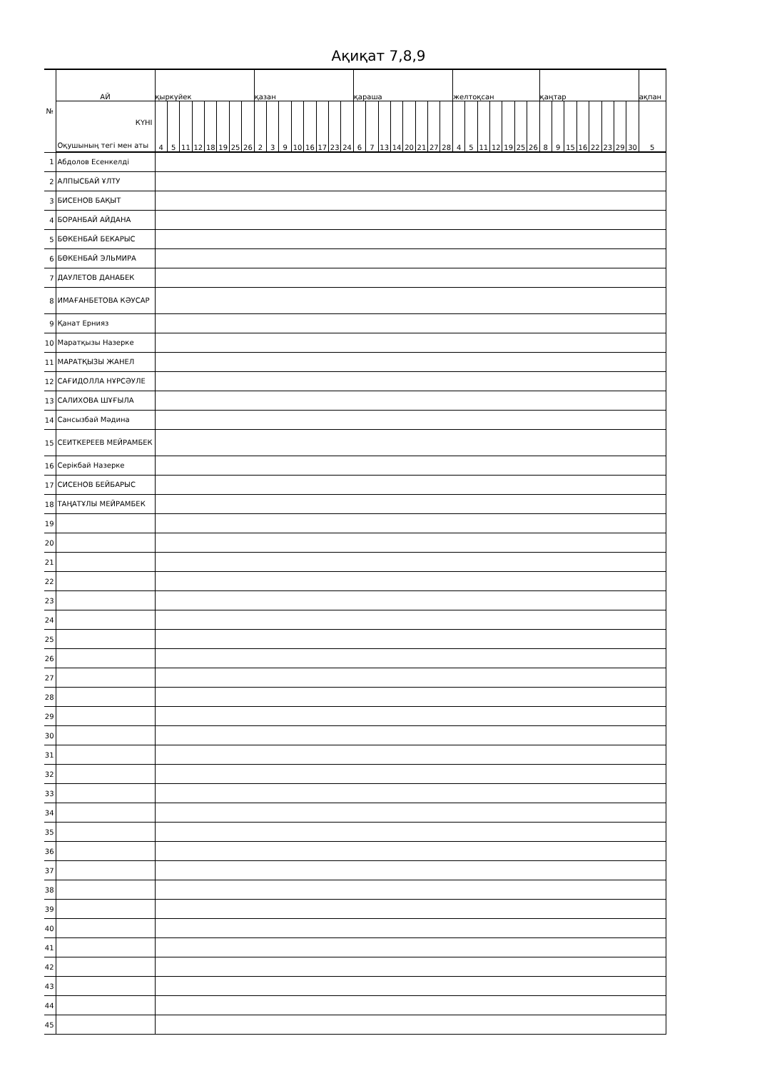Ақиқат 7,8,9
| № | АЙ | қыркүйек | | | | | | | | қазан | | | | | | | | қараша | | | | | | | | желтоқсан | | | | | | | қаңтар | | | | | | | | ақпан |
| --- | --- | --- | --- | --- | --- | --- | --- | --- | --- | --- | --- | --- | --- | --- | --- | --- | --- | --- | --- | --- | --- | --- | --- | --- | --- | --- | --- | --- | --- | --- | --- | --- | --- | --- | --- | --- | --- | --- | --- | --- | --- |
| | КҮНІ Оқушының тегі мен аты | 4 | 5 | 11 | 12 | 18 | 19 | 25 | 26 | 2 | 3 | 9 | 10 | 16 | 17 | 23 | 24 | 6 | 7 | 13 | 14 | 20 | 21 | 27 | 28 | 4 | 5 | 11 | 12 | 19 | 25 | 26 | 8 | 9 | 15 | 16 | 22 | 23 | 29 | 30 | 5 |
| 1 | Абдолов Есенкелді | | | | | | | | | | | | | | | | | | | | | | | | | | | | | | | | | | | | | | | | |
| 2 | АЛПЫСБАЙ ҰЛТУ | | | | | | | | | | | | | | | | | | | | | | | | | | | | | | | | | | | | | | | | |
| 3 | БИСЕНОВ БАҚЫТ | | | | | | | | | | | | | | | | | | | | | | | | | | | | | | | | | | | | | | | | |
| 4 | БОРАНБАЙ АЙДАНА | | | | | | | | | | | | | | | | | | | | | | | | | | | | | | | | | | | | | | | | |
| 5 | БӨКЕНБАЙ БЕКАРЫС | | | | | | | | | | | | | | | | | | | | | | | | | | | | | | | | | | | | | | | | |
| 6 | БӨКЕНБАЙ ЭЛЬМИРА | | | | | | | | | | | | | | | | | | | | | | | | | | | | | | | | | | | | | | | | |
| 7 | ДАУЛЕТОВ ДАНАБЕК | | | | | | | | | | | | | | | | | | | | | | | | | | | | | | | | | | | | | | | | |
| 8 | ИМАҒАНБЕТОВА КӘУСАР | | | | | | | | | | | | | | | | | | | | | | | | | | | | | | | | | | | | | | | | |
| 9 | Қанат Ернияз | | | | | | | | | | | | | | | | | | | | | | | | | | | | | | | | | | | | | | | | |
| 10 | Маратқызы Назерке | | | | | | | | | | | | | | | | | | | | | | | | | | | | | | | | | | | | | | | | |
| 11 | МАРАТҚЫЗЫ ЖАНЕЛ | | | | | | | | | | | | | | | | | | | | | | | | | | | | | | | | | | | | | | | | |
| 12 | САҒИДОЛЛА НҰРСӘУЛЕ | | | | | | | | | | | | | | | | | | | | | | | | | | | | | | | | | | | | | | | | |
| 13 | САЛИХОВА ШҰҒЫЛА | | | | | | | | | | | | | | | | | | | | | | | | | | | | | | | | | | | | | | | | |
| 14 | Сансызбай Мәдина | | | | | | | | | | | | | | | | | | | | | | | | | | | | | | | | | | | | | | | | |
| 15 | СЕИТКЕРЕЕВ МЕЙРАМБЕК | | | | | | | | | | | | | | | | | | | | | | | | | | | | | | | | | | | | | | | | |
| 16 | Серікбай Назерке | | | | | | | | | | | | | | | | | | | | | | | | | | | | | | | | | | | | | | | | |
| 17 | СИСЕНОВ БЕЙБАРЫС | | | | | | | | | | | | | | | | | | | | | | | | | | | | | | | | | | | | | | | | |
| 18 | ТАҢАТҰЛЫ МЕЙРАМБЕК | | | | | | | | | | | | | | | | | | | | | | | | | | | | | | | | | | | | | | | | |
| 19 | | | | | | | | | | | | | | | | | | | | | | | | | | | | | | | | | | | | | | | | | |
| 20 | | | | | | | | | | | | | | | | | | | | | | | | | | | | | | | | | | | | | | | | | |
| 21 | | | | | | | | | | | | | | | | | | | | | | | | | | | | | | | | | | | | | | | | | |
| 22 | | | | | | | | | | | | | | | | | | | | | | | | | | | | | | | | | | | | | | | | | |
| 23 | | | | | | | | | | | | | | | | | | | | | | | | | | | | | | | | | | | | | | | | | |
| 24 | | | | | | | | | | | | | | | | | | | | | | | | | | | | | | | | | | | | | | | | | |
| 25 | | | | | | | | | | | | | | | | | | | | | | | | | | | | | | | | | | | | | | | | | |
| 26 | | | | | | | | | | | | | | | | | | | | | | | | | | | | | | | | | | | | | | | | | |
| 27 | | | | | | | | | | | | | | | | | | | | | | | | | | | | | | | | | | | | | | | | | |
| 28 | | | | | | | | | | | | | | | | | | | | | | | | | | | | | | | | | | | | | | | | | |
| 29 | | | | | | | | | | | | | | | | | | | | | | | | | | | | | | | | | | | | | | | | | |
| 30 | | | | | | | | | | | | | | | | | | | | | | | | | | | | | | | | | | | | | | | | | |
| 31 | | | | | | | | | | | | | | | | | | | | | | | | | | | | | | | | | | | | | | | | | |
| 32 | | | | | | | | | | | | | | | | | | | | | | | | | | | | | | | | | | | | | | | | | |
| 33 | | | | | | | | | | | | | | | | | | | | | | | | | | | | | | | | | | | | | | | | | |
| 34 | | | | | | | | | | | | | | | | | | | | | | | | | | | | | | | | | | | | | | | | | |
| 35 | | | | | | | | | | | | | | | | | | | | | | | | | | | | | | | | | | | | | | | | | |
| 36 | | | | | | | | | | | | | | | | | | | | | | | | | | | | | | | | | | | | | | | | | |
| 37 | | | | | | | | | | | | | | | | | | | | | | | | | | | | | | | | | | | | | | | | | |
| 38 | | | | | | | | | | | | | | | | | | | | | | | | | | | | | | | | | | | | | | | | | |
| 39 | | | | | | | | | | | | | | | | | | | | | | | | | | | | | | | | | | | | | | | | | |
| 40 | | | | | | | | | | | | | | | | | | | | | | | | | | | | | | | | | | | | | | | | | |
| 41 | | | | | | | | | | | | | | | | | | | | | | | | | | | | | | | | | | | | | | | | | |
| 42 | | | | | | | | | | | | | | | | | | | | | | | | | | | | | | | | | | | | | | | | | |
| 43 | | | | | | | | | | | | | | | | | | | | | | | | | | | | | | | | | | | | | | | | | |
| 44 | | | | | | | | | | | | | | | | | | | | | | | | | | | | | | | | | | | | | | | | | |
| 45 | | | | | | | | | | | | | | | | | | | | | | | | | | | | | | | | | | | | | | | | | |